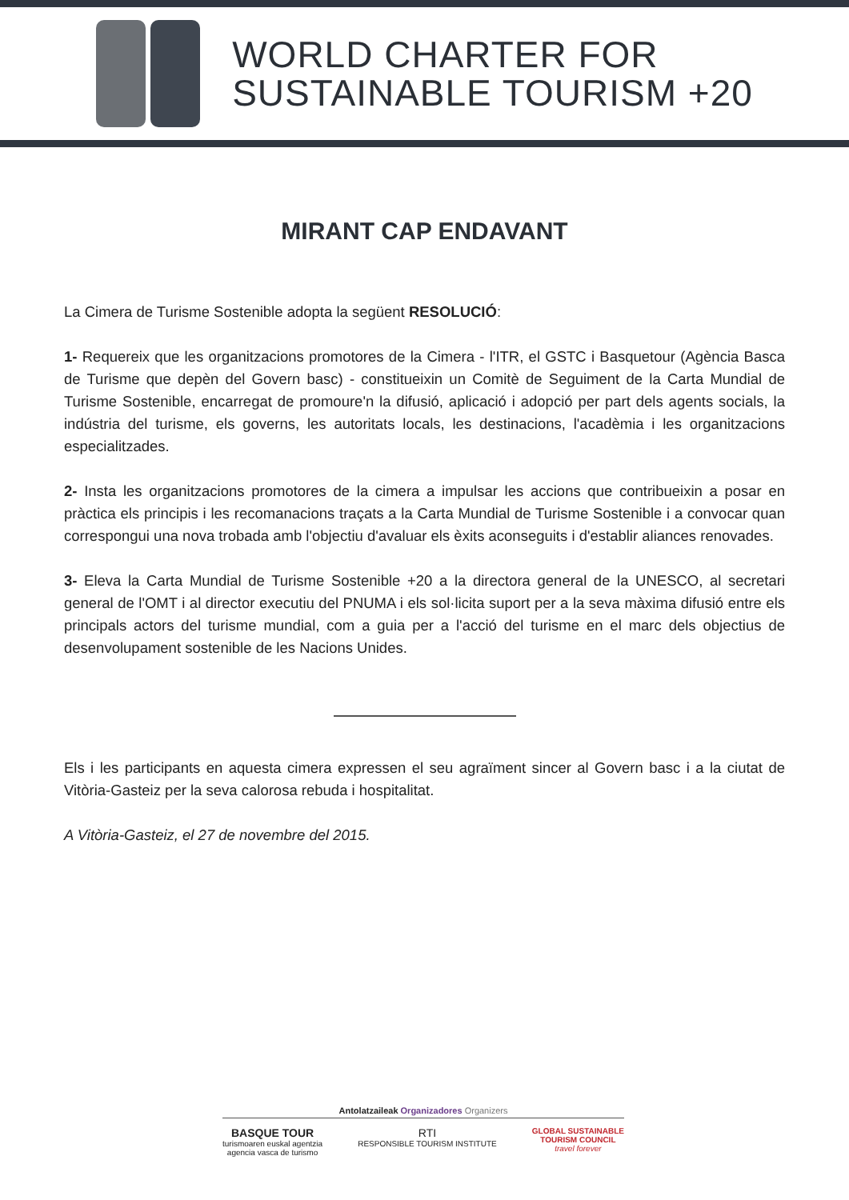WORLD CHARTER FOR
SUSTAINABLE TOURISM +20
MIRANT CAP ENDAVANT
La Cimera de Turisme Sostenible adopta la següent RESOLUCIÓ:
1- Requereix que les organitzacions promotores de la Cimera - l'ITR, el GSTC i Basquetour (Agència Basca de Turisme que depèn del Govern basc) - constitueixin un Comitè de Seguiment de la Carta Mundial de Turisme Sostenible, encarregat de promoure'n la difusió, aplicació i adopció per part dels agents socials, la indústria del turisme, els governs, les autoritats locals, les destinacions, l'acadèmia i les organitzacions especialitzades.
2- Insta les organitzacions promotores de la cimera a impulsar les accions que contribueixin a posar en pràctica els principis i les recomanacions traçats a la Carta Mundial de Turisme Sostenible i a convocar quan correspongui una nova trobada amb l'objectiu d'avaluar els èxits aconseguits i d'establir aliances renovades.
3- Eleva la Carta Mundial de Turisme Sostenible +20 a la directora general de la UNESCO, al secretari general de l'OMT i al director executiu del PNUMA i els sol·licita suport per a la seva màxima difusió entre els principals actors del turisme mundial, com a guia per a l'acció del turisme en el marc dels objectius de desenvolupament sostenible de les Nacions Unides.
Els i les participants en aquesta cimera expressen el seu agraïment sincer al Govern basc i a la ciutat de Vitòria-Gasteiz per la seva calorosa rebuda i hospitalitat.
A Vitòria-Gasteiz, el 27 de novembre del 2015.
Antolatzaileak Organizadores Organizers
BASQUE TOUR
turismoaren euskal agentzia
agencia vasca de turismo
RTI
RESPONSIBLE TOURISM INSTITUTE
GLOBAL SUSTAINABLE
TOURISM COUNCIL
travel forever